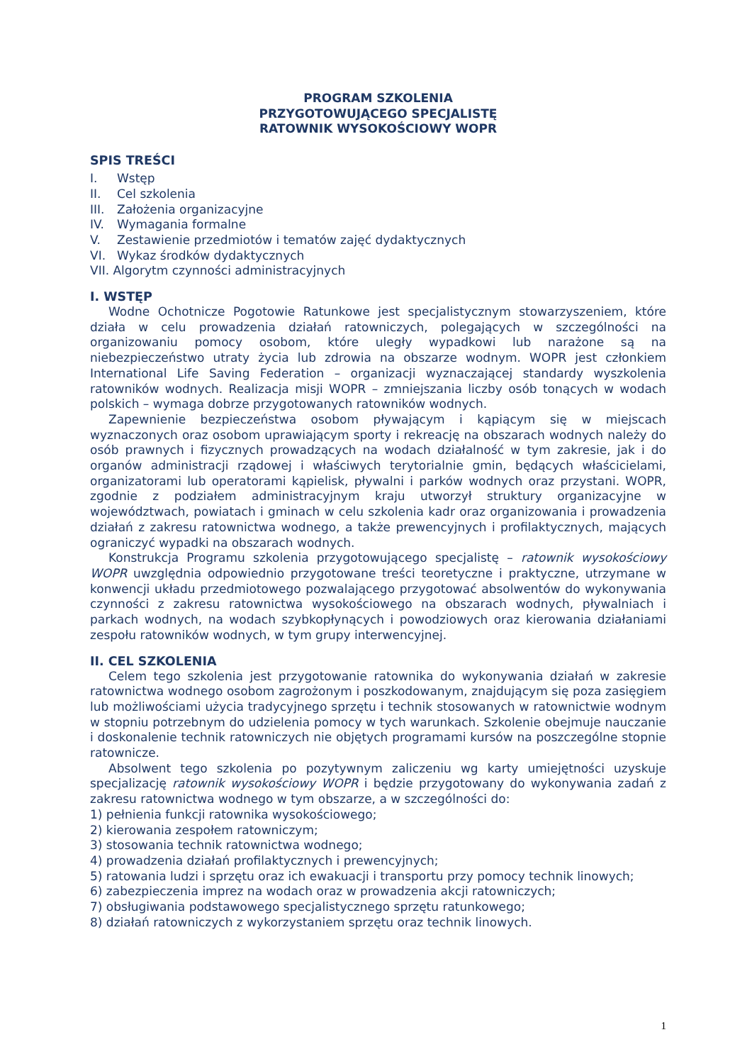PROGRAM SZKOLENIA
PRZYGOTOWUJĄCEGO SPECJALISTĘ
RATOWNIK WYSOKOŚCIOWY WOPR
SPIS TREŚCI
I. Wstęp
II. Cel szkolenia
III. Założenia organizacyjne
IV. Wymagania formalne
V. Zestawienie przedmiotów i tematów zajęć dydaktycznych
VI. Wykaz środków dydaktycznych
VII. Algorytm czynności administracyjnych
I. WSTĘP
Wodne Ochotnicze Pogotowie Ratunkowe jest specjalistycznym stowarzyszeniem, które działa w celu prowadzenia działań ratowniczych, polegających w szczególności na organizowaniu pomocy osobom, które uległy wypadkowi lub narażone są na niebezpieczeństwo utraty życia lub zdrowia na obszarze wodnym. WOPR jest członkiem International Life Saving Federation – organizacji wyznaczającej standardy wyszkolenia ratowników wodnych. Realizacja misji WOPR – zmniejszania liczby osób tonących w wodach polskich – wymaga dobrze przygotowanych ratowników wodnych.
Zapewnienie bezpieczeństwa osobom pływającym i kąpiącym się w miejscach wyznaczonych oraz osobom uprawiającym sporty i rekreację na obszarach wodnych należy do osób prawnych i fizycznych prowadzących na wodach działalność w tym zakresie, jak i do organów administracji rządowej i właściwych terytorialnie gmin, będących właścicielami, organizatorami lub operatorami kąpielisk, pływalni i parków wodnych oraz przystani. WOPR, zgodnie z podziałem administracyjnym kraju utworzył struktury organizacyjne w województwach, powiatach i gminach w celu szkolenia kadr oraz organizowania i prowadzenia działań z zakresu ratownictwa wodnego, a także prewencyjnych i profilaktycznych, mających ograniczyć wypadki na obszarach wodnych.
Konstrukcja Programu szkolenia przygotowującego specjalistę – ratownik wysokościowy WOPR uwzględnia odpowiednio przygotowane treści teoretyczne i praktyczne, utrzymane w konwencji układu przedmiotowego pozwalającego przygotować absolwentów do wykonywania czynności z zakresu ratownictwa wysokościowego na obszarach wodnych, pływalniach i parkach wodnych, na wodach szybkopłynących i powodziowych oraz kierowania działaniami zespołu ratowników wodnych, w tym grupy interwencyjnej.
II. CEL SZKOLENIA
Celem tego szkolenia jest przygotowanie ratownika do wykonywania działań w zakresie ratownictwa wodnego osobom zagrożonym i poszkodowanym, znajdującym się poza zasięgiem lub możliwościami użycia tradycyjnego sprzętu i technik stosowanych w ratownictwie wodnym w stopniu potrzebnym do udzielenia pomocy w tych warunkach. Szkolenie obejmuje nauczanie i doskonalenie technik ratowniczych nie objętych programami kursów na poszczególne stopnie ratownicze.
Absolwent tego szkolenia po pozytywnym zaliczeniu wg karty umiejętności uzyskuje specjalizację ratownik wysokościowy WOPR i będzie przygotowany do wykonywania zadań z zakresu ratownictwa wodnego w tym obszarze, a w szczególności do:
1) pełnienia funkcji ratownika wysokościowego;
2) kierowania zespołem ratowniczym;
3) stosowania technik ratownictwa wodnego;
4) prowadzenia działań profilaktycznych i prewencyjnych;
5) ratowania ludzi i sprzętu oraz ich ewakuacji i transportu przy pomocy technik linowych;
6) zabezpieczenia imprez na wodach oraz w prowadzenia akcji ratowniczych;
7) obsługiwania podstawowego specjalistycznego sprzętu ratunkowego;
8) działań ratowniczych z wykorzystaniem sprzętu oraz technik linowych.
1